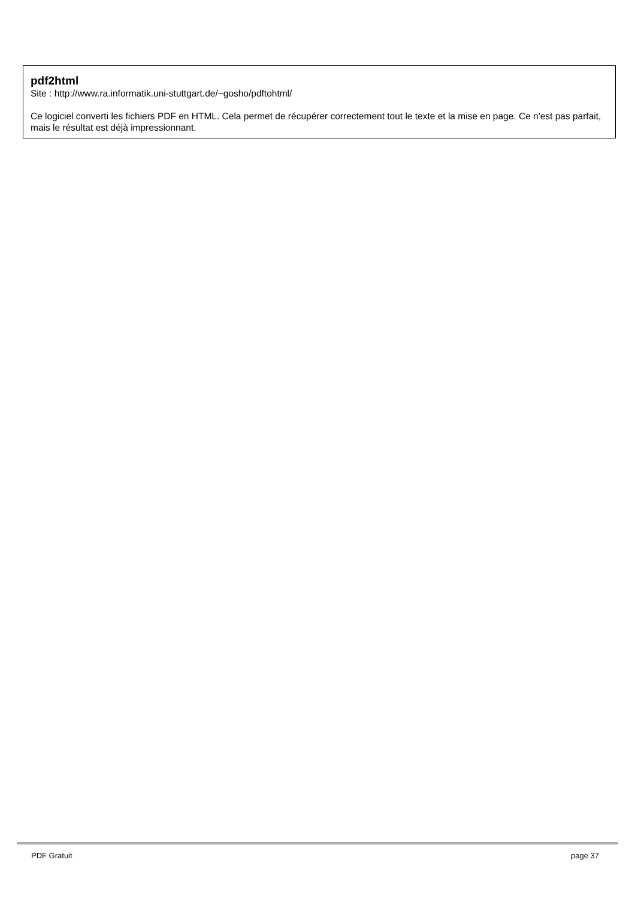pdf2html
Site : http://www.ra.informatik.uni-stuttgart.de/~gosho/pdftohtml/
Ce logiciel converti les fichiers PDF en HTML. Cela permet de récupérer correctement tout le texte et la mise en page. Ce n'est pas parfait, mais le résultat est déjà impressionnant.
PDF Gratuit page 37